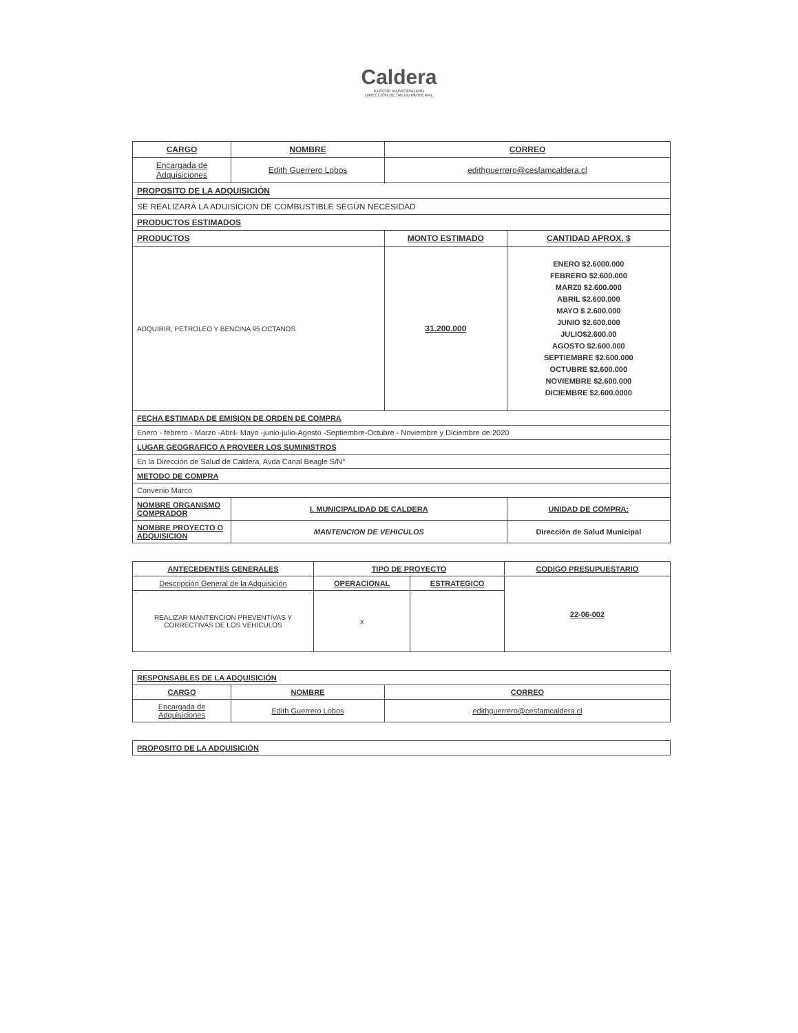Caldera
ILUSTRE MUNICIPALIDAD
DIRECCIÓN DE SALUD MUNICIPAL
| CARGO | NOMBRE | CORREO | |
| --- | --- | --- | --- |
| Encargada de Adquisiciones | Edith Guerrero Lobos | edithguerrero@cesfamcaldera.cl | |
| PROPOSITO DE LA ADQUISICIÓN | | | |
| SE REALIZARÁ LA ADUISICION DE COMBUSTIBLE SEGÚN NECESIDAD | | | |
| PRODUCTOS ESTIMADOS | | | |
| PRODUCTOS | | MONTO ESTIMADO | CANTIDAD APROX. $ |
| ADQUIRIR, PETROLEO Y BENCINA 95 OCTANOS | | 31.200.000 | ENERO $2.6000.000 FEBRERO $2.600.000 MARZ0 $2.600.000 ABRIL $2.600.000 MAYO $ 2.600.000 JUNIO $2.600.000 JULIO$2.600.00 AGOSTO $2.600.000 SEPTIEMBRE $2.600.000 OCTUBRE $2.600.000 NOVIEMBRE $2.600.000 DICIEMBRE $2.600.0000 |
| FECHA ESTIMADA DE EMISION DE ORDEN DE COMPRA | | | |
| Enero - febrero - Marzo -Abril- Mayo -junio-julio-Agosto -Septiembre-Octubre - Noviembre y Diciembre de 2020 | | | |
| LUGAR GEOGRAFICO A PROVEER LOS SUMINISTROS | | | |
| En la Dirección de Salud de Caldera, Avda Canal Beagle S/N° | | | |
| METODO DE COMPRA | | | |
| Convenio Marco | | | |
| NOMBRE ORGANISMO COMPRADOR | I. MUNICIPALIDAD DE CALDERA | | UNIDAD DE COMPRA: |
| NOMBRE PROYECTO O ADQUISICION | MANTENCION DE VEHICULOS | | Dirección de Salud Municipal |
| ANTECEDENTES GENERALES | TIPO DE PROYECTO | | CODIGO PRESUPUESTARIO |
| --- | --- | --- | --- |
| Descripción General de la Adquisición | OPERACIONAL | ESTRATEGICO | 22-06-002 |
| REALIZAR MANTENCION PREVENTIVAS Y CORRECTIVAS DE LOS VEHICULOS | x | | |
| RESPONSABLES DE LA ADQUISICIÓN | | |
| CARGO | NOMBRE | CORREO |
| Encargada de Adquisiciones | Edith Guerrero Lobos | edithguerrero@cesfamcaldera.cl |
| PROPOSITO DE LA ADQUISICIÓN |